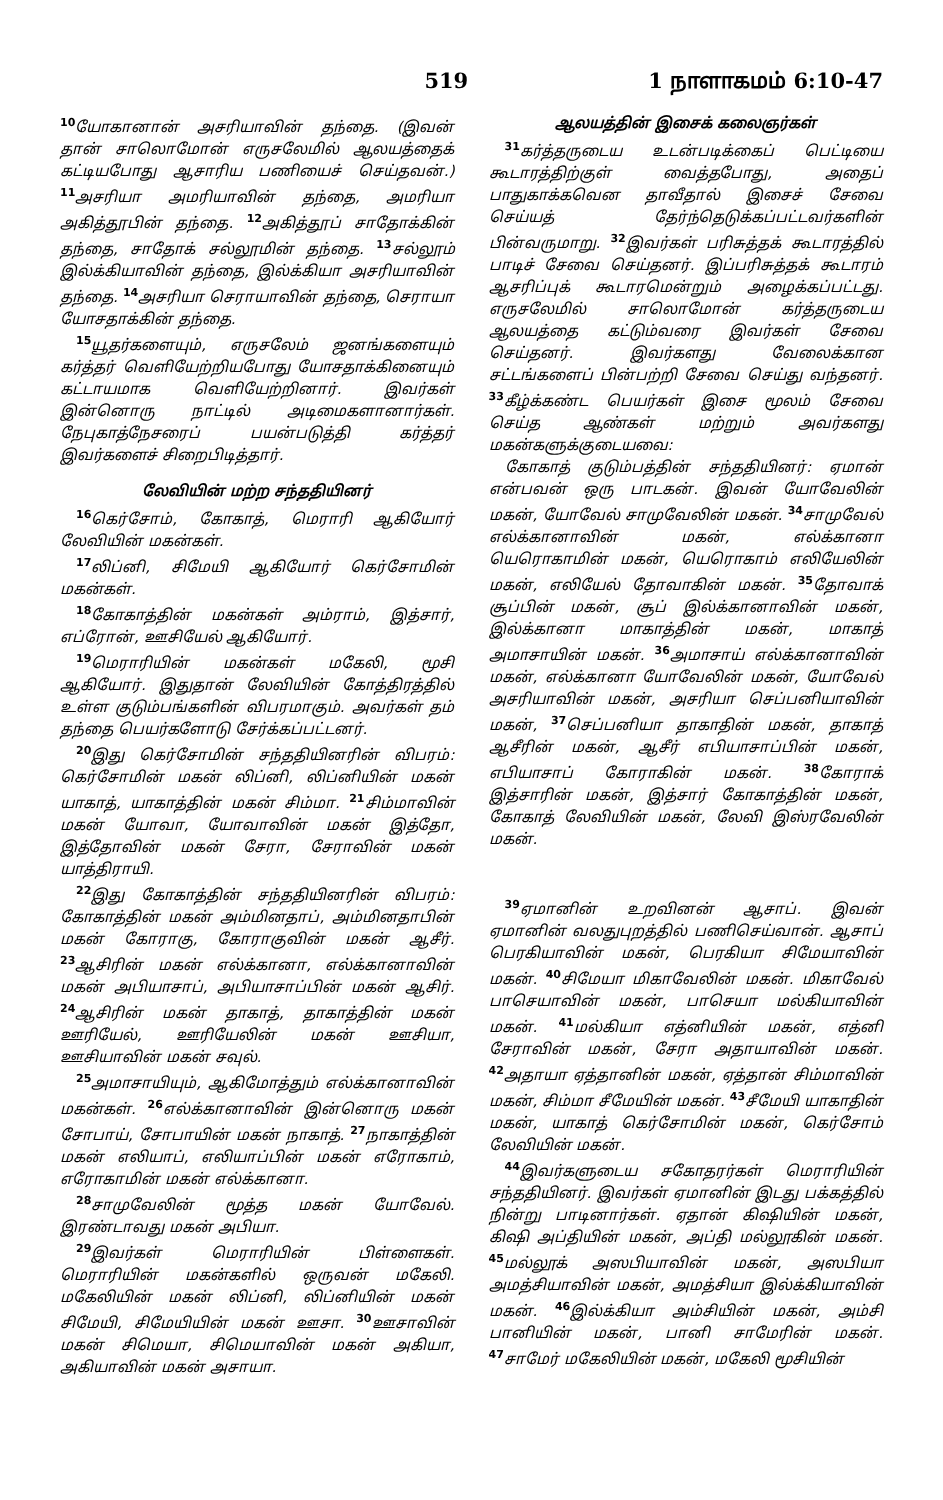519 1 நாளாகமம் 6:10-47
<sup>10</sup> யோகானான் அசரியாவின் தந்தை. (இவன் தான் சாலொமோன் எருசலேமில் ஆலயத்தைக் கட்டியபோது ஆசாரிய பணியைச் செய்தவன்.) <sup>11</sup>அசரியா அமரியாவின் தந்தை, அமரியா அகித்தூபின் தந்தை. <sup>12</sup>அகித்தூப் சாதோக்கின் தந்தை, சாதோக் சல்லூமின் தந்தை. <sup>13</sup>சல்லூம் இல்க்கியாவின் தந்தை, இல்க்கியா அசரியாவின் தந்தை. <sup>14</sup>அசரியா செராயாவின் தந்தை, செராயா யோசதாக்கின் தந்தை.
<sup>15</sup> யூதர்களையும், எருசலேம் ஜனங்களையும் கர்த்தர் வெளியேற்றியபோது யோசதாக்கினையும் கட்டாயமாக வெளியேற்றினார். இவர்கள் இன்னொரு நாட்டில் அடிமைகளானார்கள். நேபுகாத்நேசரைப் பயன்படுத்தி கர்த்தர் இவர்களைச் சிறைபிடித்தார்.
லேவியின் மற்ற சந்ததியினர்
<sup>16</sup> கெர்சோம், கோகாத், மெராரி ஆகியோர் லேவியின் மகன்கள்.
<sup>17</sup> லிப்னி, சிமேயி ஆகியோர் கெர்சோமின் மகன்கள்.
<sup>18</sup> கோகாத்தின் மகன்கள் அம்ராம், இத்சார், எப்ரோன், ஊசியேல் ஆகியோர்.
<sup>19</sup> மெராரியின் மகன்கள் மகேலி, மூசி ஆகியோர். இதுதான் லேவியின் கோத்திரத்தில் உள்ள குடும்பங்களின் விபரமாகும். அவர்கள் தம் தந்தை பெயர்களோடு சேர்க்கப்பட்டனர்.
<sup>20</sup> இது கெர்சோமின் சந்ததியினரின் விபரம்: கெர்சோமின் மகன் லிப்னி, லிப்னியின் மகன் யாகாத், யாகாத்தின் மகன் சிம்மா. <sup>21</sup>சிம்மாவின் மகன் யோவா, யோவாவின் மகன் இத்தோ, இத்தோவின் மகன் சேரா, சேராவின் மகன் யாத்திராயி.
<sup>22</sup> இது கோகாத்தின் சந்ததியினரின் விபரம்: கோகாத்தின் மகன் அம்மினதாப், அம்மினதாபின் மகன் கோராகு, கோராகுவின் மகன் ஆசீர். <sup>23</sup>ஆசிரின் மகன் எல்க்கானா, எல்க்கானாவின் மகன் அபியாசாப், அபியாசாப்பின் மகன் ஆசிர். <sup>24</sup>ஆசிரின் மகன் தாகாத், தாகாத்தின் மகன் ஊரியேல், ஊரியேலின் மகன் ஊசியா, ஊசியாவின் மகன் சவுல்.
<sup>25</sup> அமாசாயியும், ஆகிமோத்தும் எல்க்கானாவின் மகன்கள். <sup>26</sup>எல்க்கானாவின் இன்னொரு மகன் சோபாய், சோபாயின் மகன் நாகாத். <sup>27</sup>நாகாத்தின் மகன் எலியாப், எலியாப்பின் மகன் எரோகாம், எரோகாமின் மகன் எல்க்கானா.
<sup>28</sup> சாமுவேலின் மூத்த மகன் யோவேல். இரண்டாவது மகன் அபியா.
<sup>29</sup> இவர்கள் மெராரியின் பிள்ளைகள். மெராரியின் மகன்களில் ஒருவன் மகேலி. மகேலியின் மகன் லிப்னி, லிப்னியின் மகன் சிமேயி, சிமேயியின் மகன் ஊசா. <sup>30</sup>ஊசாவின் மகன் சிமெயா, சிமெயாவின் மகன் அகியா, அகியாவின் மகன் அசாயா.
ஆலயத்தின் இசைக் கலைஞர்கள்
<sup>31</sup> கர்த்தருடைய உடன்படிக்கைப் பெட்டியை கூடாரத்திற்குள் வைத்தபோது, அதைப் பாதுகாக்கவென தாவீதால் இசைச் சேவை செய்யத் தேர்ந்தெடுக்கப்பட்டவர்களின் பின்வருமாறு. <sup>32</sup>இவர்கள் பரிசுத்தக் கூடாரத்தில் பாடிச் சேவை செய்தனர். இப்பரிசுத்தக் கூடாரம் ஆசரிப்புக் கூடாரமென்றும் அழைக்கப்பட்டது. எருசலேமில் சாலொமோன் கர்த்தருடைய ஆலயத்தை கட்டும்வரை இவர்கள் சேவை செய்தனர். இவர்களது வேலைக்கான சட்டங்களைப் பின்பற்றி சேவை செய்து வந்தனர். <sup>33</sup>கீழ்க்கண்ட பெயர்கள் இசை மூலம் சேவை செய்த ஆண்கள் மற்றும் அவர்களது மகன்களுக்குடையவை:
கோகாத் குடும்பத்தின் சந்ததியினர்: ஏமான் என்பவன் ஒரு பாடகன். இவன் யோவேலின் மகன், யோவேல் சாமுவேலின் மகன். <sup>34</sup>சாமுவேல் எல்க்கானாவின் மகன், எல்க்கானா யெரொகாமின் மகன், யெரொகாம் எலியேலின் மகன், எலியேல் தோவாகின் மகன். <sup>35</sup>தோவாக் சூப்பின் மகன், சூப் இல்க்கானாவின் மகன், இல்க்கானா மாகாத்தின் மகன், மாகாத் அமாசாயின் மகன். <sup>36</sup>அமாசாய் எல்க்கானாவின் மகன், எல்க்கானா யோவேலின் மகன், யோவேல் அசரியாவின் மகன், அசரியா செப்பனியாவின் மகன், <sup>37</sup>செப்பனியா தாகாதின் மகன், தாகாத் ஆசீரின் மகன், ஆசீர் எபியாசாப்பின் மகன், எபியாசாப் கோராகின் மகன். <sup>38</sup>கோராக் இத்சாரின் மகன், இத்சார் கோகாத்தின் மகன், கோகாத் லேவியின் மகன், லேவி இஸ்ரவேலின் மகன்.
<sup>39</sup> ஏமானின் உறவினன் ஆசாப். இவன் ஏமானின் வலதுபுறத்தில் பணிசெய்வான். ஆசாப் பெரகியாவின் மகன், பெரகியா சிமேயாவின் மகன். <sup>40</sup>சிமேயா மிகாவேலின் மகன். மிகாவேல் பாசெயாவின் மகன், பாசெயா மல்கியாவின் மகன். <sup>41</sup>மல்கியா எத்னியின் மகன், எத்னி சேராவின் மகன், சேரா அதாயாவின் மகன். <sup>42</sup>அதாயா ஏத்தானின் மகன், ஏத்தான் சிம்மாவின் மகன், சிம்மா சீமேயின் மகன். <sup>43</sup>சீமேயி யாகாதின் மகன், யாகாத் கெர்சோமின் மகன், கெர்சோம் லேவியின் மகன்.
<sup>44</sup> இவர்களுடைய சகோதரர்கள் மெராரியின் சந்ததியினர். இவர்கள் ஏமானின் இடது பக்கத்தில் நின்று பாடினார்கள். ஏதான் கிஷியின் மகன், கிஷி அப்தியின் மகன், அப்தி மல்லூகின் மகன். <sup>45</sup>மல்லூக் அஸபியாவின் மகன், அஸபியா அமத்சியாவின் மகன், அமத்சியா இல்க்கியாவின் மகன். <sup>46</sup>இல்க்கியா அம்சியின் மகன், அம்சி பானியின் மகன், பானி சாமேரின் மகன். <sup>47</sup>சாமேர் மகேலியின் மகன், மகேலி மூசியின்